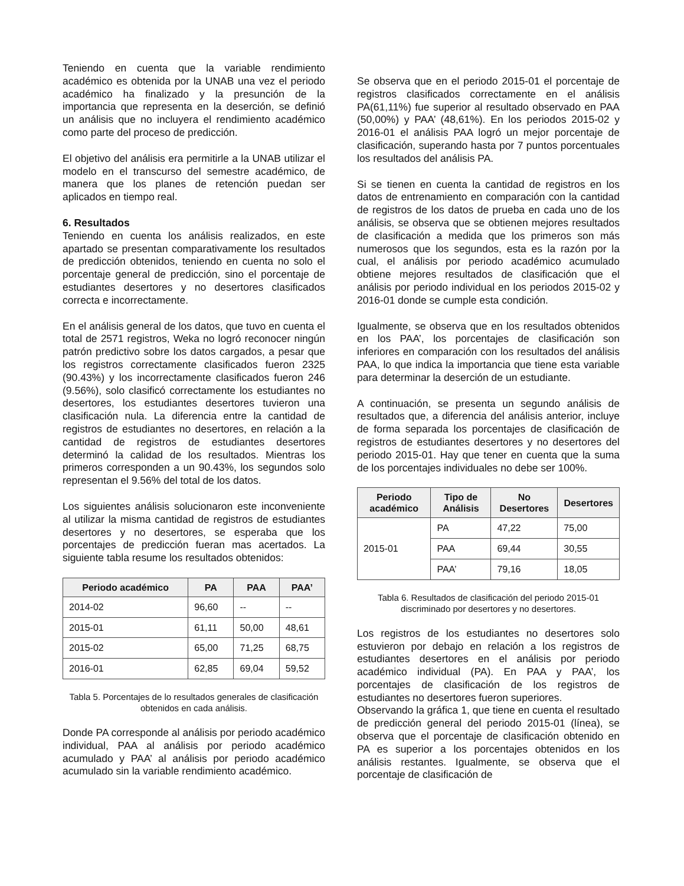Teniendo en cuenta que la variable rendimiento académico es obtenida por la UNAB una vez el periodo académico ha finalizado y la presunción de la importancia que representa en la deserción, se definió un análisis que no incluyera el rendimiento académico como parte del proceso de predicción.
El objetivo del análisis era permitirle a la UNAB utilizar el modelo en el transcurso del semestre académico, de manera que los planes de retención puedan ser aplicados en tiempo real.
6. Resultados
Teniendo en cuenta los análisis realizados, en este apartado se presentan comparativamente los resultados de predicción obtenidos, teniendo en cuenta no solo el porcentaje general de predicción, sino el porcentaje de estudiantes desertores y no desertores clasificados correcta e incorrectamente.
En el análisis general de los datos, que tuvo en cuenta el total de 2571 registros, Weka no logró reconocer ningún patrón predictivo sobre los datos cargados, a pesar que los registros correctamente clasificados fueron 2325 (90.43%) y los incorrectamente clasificados fueron 246 (9.56%), solo clasificó correctamente los estudiantes no desertores, los estudiantes desertores tuvieron una clasificación nula. La diferencia entre la cantidad de registros de estudiantes no desertores, en relación a la cantidad de registros de estudiantes desertores determinó la calidad de los resultados. Mientras los primeros corresponden a un 90.43%, los segundos solo representan el 9.56% del total de los datos.
Los siguientes análisis solucionaron este inconveniente al utilizar la misma cantidad de registros de estudiantes desertores y no desertores, se esperaba que los porcentajes de predicción fueran mas acertados. La siguiente tabla resume los resultados obtenidos:
| Periodo académico | PA | PAA | PAA’ |
| --- | --- | --- | --- |
| 2014-02 | 96,60 | -- | -- |
| 2015-01 | 61,11 | 50,00 | 48,61 |
| 2015-02 | 65,00 | 71,25 | 68,75 |
| 2016-01 | 62,85 | 69,04 | 59,52 |
Tabla 5. Porcentajes de lo resultados generales de clasificación obtenidos en cada análisis.
Donde PA corresponde al análisis por periodo académico individual, PAA al análisis por periodo académico acumulado y PAA’ al análisis por periodo académico acumulado sin la variable rendimiento académico.
Se observa que en el periodo 2015-01 el porcentaje de registros clasificados correctamente en el análisis PA(61,11%) fue superior al resultado observado en PAA (50,00%) y PAA’ (48,61%). En los periodos 2015-02 y 2016-01 el análisis PAA logró un mejor porcentaje de clasificación, superando hasta por 7 puntos porcentuales los resultados del análisis PA.
Si se tienen en cuenta la cantidad de registros en los datos de entrenamiento en comparación con la cantidad de registros de los datos de prueba en cada uno de los análisis, se observa que se obtienen mejores resultados de clasificación a medida que los primeros son más numerosos que los segundos, esta es la razón por la cual, el análisis por periodo académico acumulado obtiene mejores resultados de clasificación que el análisis por periodo individual en los periodos 2015-02 y 2016-01 donde se cumple esta condición.
Igualmente, se observa que en los resultados obtenidos en los PAA’, los porcentajes de clasificación son inferiores en comparación con los resultados del análisis PAA, lo que indica la importancia que tiene esta variable para determinar la deserción de un estudiante.
A continuación, se presenta un segundo análisis de resultados que, a diferencia del análisis anterior, incluye de forma separada los porcentajes de clasificación de registros de estudiantes desertores y no desertores del periodo 2015-01. Hay que tener en cuenta que la suma de los porcentajes individuales no debe ser 100%.
| Periodo académico | Tipo de Análisis | No Desertores | Desertores |
| --- | --- | --- | --- |
| 2015-01 | PA | 47,22 | 75,00 |
| | PAA | 69,44 | 30,55 |
| | PAA’ | 79,16 | 18,05 |
Tabla 6. Resultados de clasificación del periodo 2015-01 discriminado por desertores y no desertores.
Los registros de los estudiantes no desertores solo estuvieron por debajo en relación a los registros de estudiantes desertores en el análisis por periodo académico individual (PA). En PAA y PAA’, los porcentajes de clasificación de los registros de estudiantes no desertores fueron superiores.
Observando la gráfica 1, que tiene en cuenta el resultado de predicción general del periodo 2015-01 (línea), se observa que el porcentaje de clasificación obtenido en PA es superior a los porcentajes obtenidos en los análisis restantes. Igualmente, se observa que el porcentaje de clasificación de